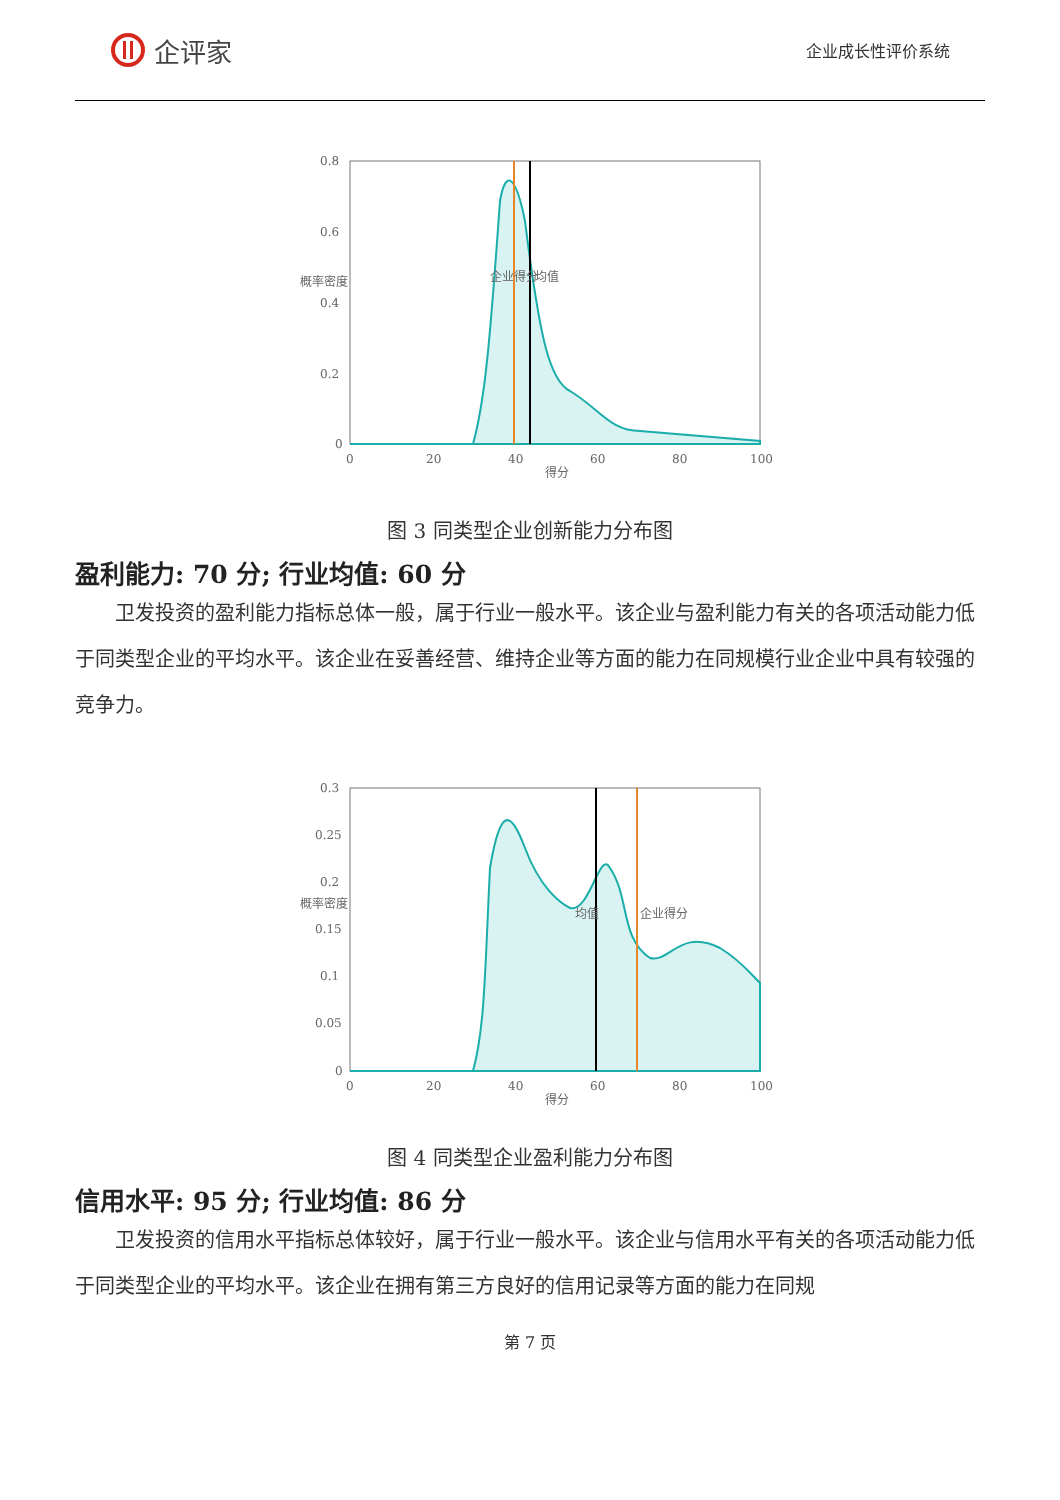企评家
企业成长性评价系统
0.8
0.6
0.4
0.2
0
0
20
40
60
80
100
得分
概率密度
企业得分
均值
图 3 同类型企业创新能力分布图
盈利能力: 70 分; 行业均值: 60 分
卫发投资的盈利能力指标总体一般，属于行业一般水平。该企业与盈利能力有关的各项活动能力低于同类型企业的平均水平。该企业在妥善经营、维持企业等方面的能力在同规模行业企业中具有较强的竞争力。
0.3
0.25
0.2
0.15
0.1
0.05
0
0
20
40
60
80
100
得分
概率密度
均值
企业得分
图 4 同类型企业盈利能力分布图
信用水平: 95 分; 行业均值: 86 分
卫发投资的信用水平指标总体较好，属于行业一般水平。该企业与信用水平有关的各项活动能力低于同类型企业的平均水平。该企业在拥有第三方良好的信用记录等方面的能力在同规
第 7 页